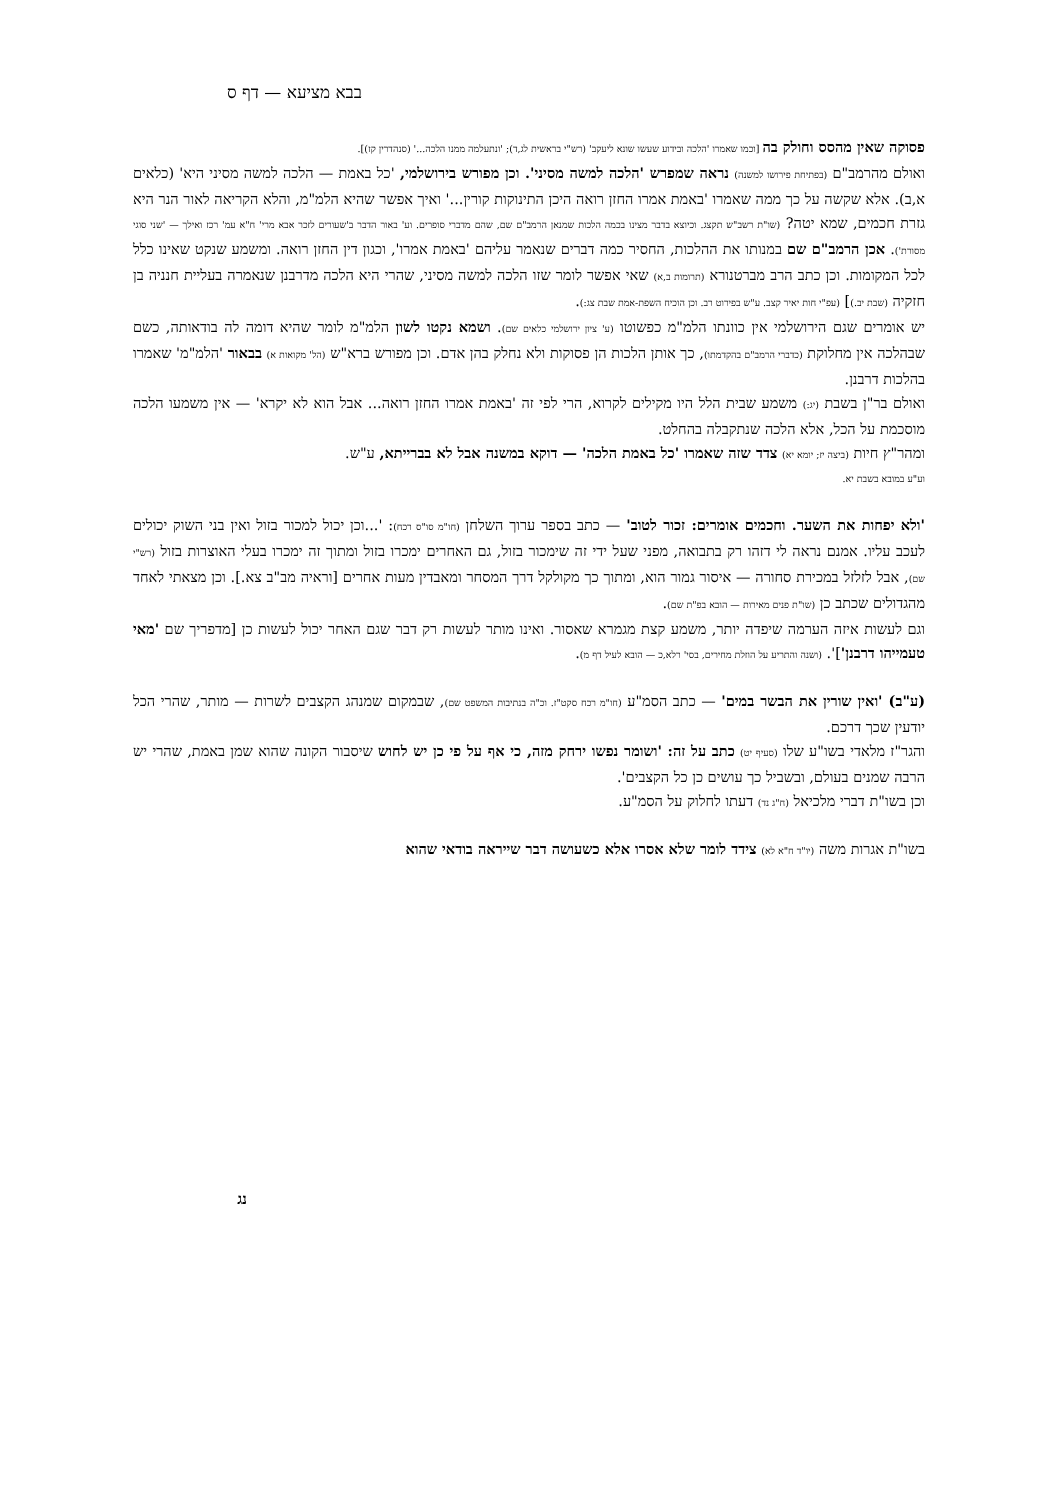בבא מציעא — דף ס
פסוקה שאין מהסס וחולק בה [וכמו שאמרו 'הלכה ובידוע שעשו שונא ליעקב' (רש"י בראשית לג,ד); 'ונתעלמה ממנו הלכה...' (סנהדרין קז)].
ואולם מהרמב"ם (בפתיחת פירושו למשנה) נראה שמפרש 'הלכה למשה מסיני'. וכן מפורש בירושלמי, 'כל באמת — הלכה למשה מסיני היא' (כלאים א,ב). אלא שקשה על כך ממה שאמרו 'באמת אמרו החזן רואה היכן התינוקות קורין...' ואיך אפשר שהיא הלמ"מ, והלא הקריאה לאור הנר היא גזרת חכמים, שמא יטה? (שו"ת רשב"ש תקצג. וכיוצא בדבר מצינו בכמה הלכות שמנאן הרמב"ם שם, שהם מדברי סופרים. וע' באור הדבר ב'שעורים לזכר אבא מרי' ח"א עמ' רכז ואילך — 'שני סוגי מסורת'). אכן הרמב"ם שם במנותו את ההלכות, החסיר כמה דברים שנאמר עליהם 'באמת אמרו', וכגון דין החזן רואה. ומשמע שנקט שאינו כלל לכל המקומות. וכן כתב הרב מברטנורא (תרומות ב,א) שאי אפשר לומר שזו הלכה למשה מסיני, שהרי היא הלכה מדרבנן שנאמרה בעליית חנניה בן חזקיה (שבת יב.)] (עפ"י חות יאיר קצב. ע"ש בפירוט רב. וכן הוכיח השפת-אמת שבת צג:).
יש אומרים שגם הירושלמי אין כוונתו הלמ"מ כפשוטו (ע' ציון ירושלמי כלאים שם). ושמא נקטו לשון הלמ"מ לומר שהיא דומה לה בודאותה, כשם שבהלכה אין מחלוקת (כדברי הרמב"ם בהקדמתו), כך אותן הלכות הן פסוקות ולא נחלק בהן אדם. וכן מפורש ברא"ש (הל' מקואות א) בבאור 'הלמ"מ' שאמרו בהלכות דרבנן.
ואולם בר"ן בשבת (יג:) משמע שבית הלל היו מקילים לקרוא, הרי לפי זה 'באמת אמרו החזן רואה... אבל הוא לא יקרא' — אין משמעו הלכה מוסכמת על הכל, אלא הלכה שנתקבלה בהחלט.
ומהר"ץ חיות (ביצה יז; יומא יא) צדד שזה שאמרו 'כל באמת הלכה' — דוקא במשנה אבל לא בברייתא, ע"ש.
וע"ע במובא בשבת יא.
'ולא יפחות את השער. וחכמים אומרים: זכור לטוב' — כתב בספר ערוך השלחן (חו"מ סו"ס רכח): '...וכן יכול למכור בזול ואין בני השוק יכולים לעכב עליו. אמנם נראה לי דזהו רק בתבואה, מפני שעל ידי זה שימכור בזול, גם האחרים ימכרו בזול ומתוך זה ימכרו בעלי האוצרות בזול (רש"י שם), אבל לזלזל במכירת סחורה — איסור גמור הוא, ומתוך כך מקולקל דרך המסחר ומאבדין מעות אחרים [וראיה מב"ב צא.]. וכן מצאתי לאחד מהגדולים שכתב כן (שו"ת פנים מאירות — הובא בפ"ת שם).
וגם לעשות איזה הערמה שיפדה יותר, משמע קצת מגמרא שאסור. ואינו מותר לעשות רק דבר שגם האחר יכול לעשות כן [מדפריך שם 'מאי טעמייהו דרבנן']'. (ושנה והתריע על הוזלת מחירים, בסי' רלא,כ — הובא לעיל דף מ).
(ע"ב) 'ואין שורין את הבשר במים' — כתב הסמ"ע (חו"מ רכח סקט"ז. וכ"ה בנתיבות המשפט שם), שבמקום שמנהג הקצבים לשרות — מותר, שהרי הכל יודעין שכך דרכם.
והגר"ז מלאדי בשו"ע שלו (סעיף יט) כתב על זה: 'ושומר נפשו ירחק מזה, כי אף על פי כן יש לחוש שיסבור הקונה שהוא שמן באמת, שהרי יש הרבה שמנים בעולם, ובשביל כך עושים כן כל הקצבים'.
וכן בשו"ת דברי מלכיאל (ח"ג נד) דעתו לחלוק על הסמ"ע.
בשו"ת אגרות משה (יו"ד ח"א לא) צידד לומר שלא אסרו אלא כשעושה דבר שייראה בודאי שהוא
נג